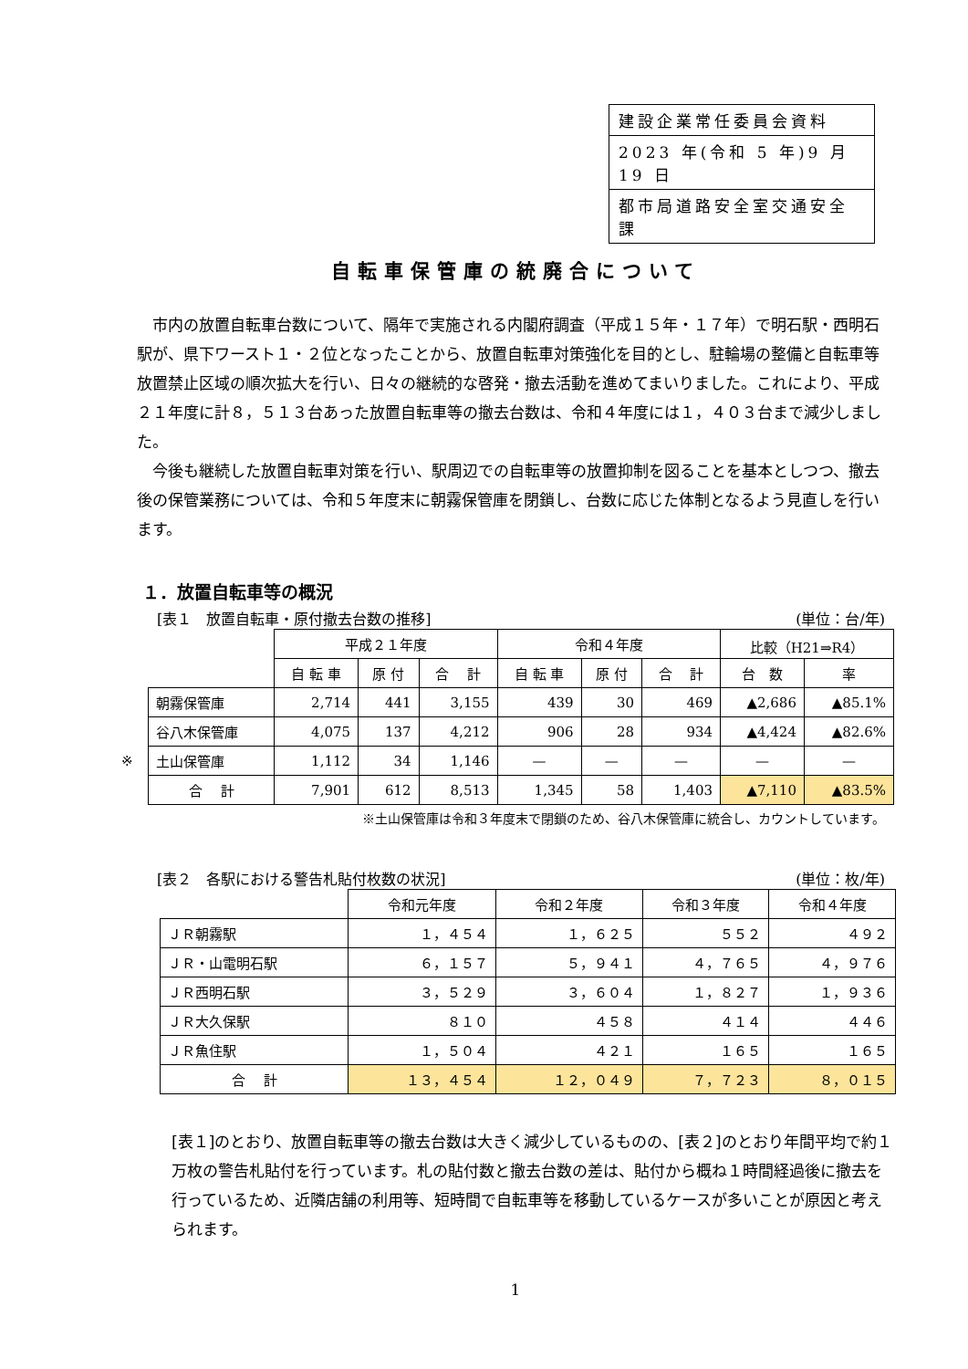| 建設企業常任委員会資料 |
| 2023 年(令和 5 年)9 月 19 日 |
| 都市局道路安全室交通安全課 |
自転車保管庫の統廃合について
市内の放置自転車台数について、隔年で実施される内閣府調査（平成１５年・１７年）で明石駅・西明石駅が、県下ワースト１・２位となったことから、放置自転車対策強化を目的とし、駐輪場の整備と自転車等放置禁止区域の順次拡大を行い、日々の継続的な啓発・撤去活動を進めてまいりました。これにより、平成２１年度に計８，５１３台あった放置自転車等の撤去台数は、令和４年度には１，４０３台まで減少しました。
今後も継続した放置自転車対策を行い、駅周辺での自転車等の放置抑制を図ることを基本としつつ、撤去後の保管業務については、令和５年度末に朝霧保管庫を閉鎖し、台数に応じた体制となるよう見直しを行います。
１．放置自転車等の概況
[表１　放置自転車・原付撤去台数の推移] (単位：台/年)
| | | 平成２１年度 | | | 令和４年度 | | | 比較（H21⇒R4） | |
| --- | --- | --- | --- | --- | --- | --- | --- | --- | --- |
| | | 自 転 車 | 原 付 | 合 計 | 自 転 車 | 原 付 | 合 計 | 台 数 | 率 |
| | 朝霧保管庫 | 2,714 | 441 | 3,155 | 439 | 30 | 469 | ▲2,686 | ▲85.1% |
| | 谷八木保管庫 | 4,075 | 137 | 4,212 | 906 | 28 | 934 | ▲4,424 | ▲82.6% |
| ※ | 土山保管庫 | 1,112 | 34 | 1,146 | — | — | — | — | — |
| | 合 計 | 7,901 | 612 | 8,513 | 1,345 | 58 | 1,403 | ▲7,110 | ▲83.5% |
※土山保管庫は令和３年度末で閉鎖のため、谷八木保管庫に統合し、カウントしています。
[表２　各駅における警告札貼付枚数の状況] (単位：枚/年)
| | 令和元年度 | 令和２年度 | 令和３年度 | 令和４年度 |
| --- | --- | --- | --- | --- |
| ＪＲ朝霧駅 | １，４５４ | １，６２５ | ５５２ | ４９２ |
| ＪＲ・山電明石駅 | ６，１５７ | ５，９４１ | ４，７６５ | ４，９７６ |
| ＪＲ西明石駅 | ３，５２９ | ３，６０４ | １，８２７ | １，９３６ |
| ＪＲ大久保駅 | ８１０ | ４５８ | ４１４ | ４４６ |
| ＪＲ魚住駅 | １，５０４ | ４２１ | １６５ | １６５ |
| 合 計 | １３，４５４ | １２，０４９ | ７，７２３ | ８，０１５ |
[表１]のとおり、放置自転車等の撤去台数は大きく減少しているものの、[表２]のとおり年間平均で約１万枚の警告札貼付を行っています。札の貼付数と撤去台数の差は、貼付から概ね１時間経過後に撤去を行っているため、近隣店舗の利用等、短時間で自転車等を移動しているケースが多いことが原因と考えられます。
1